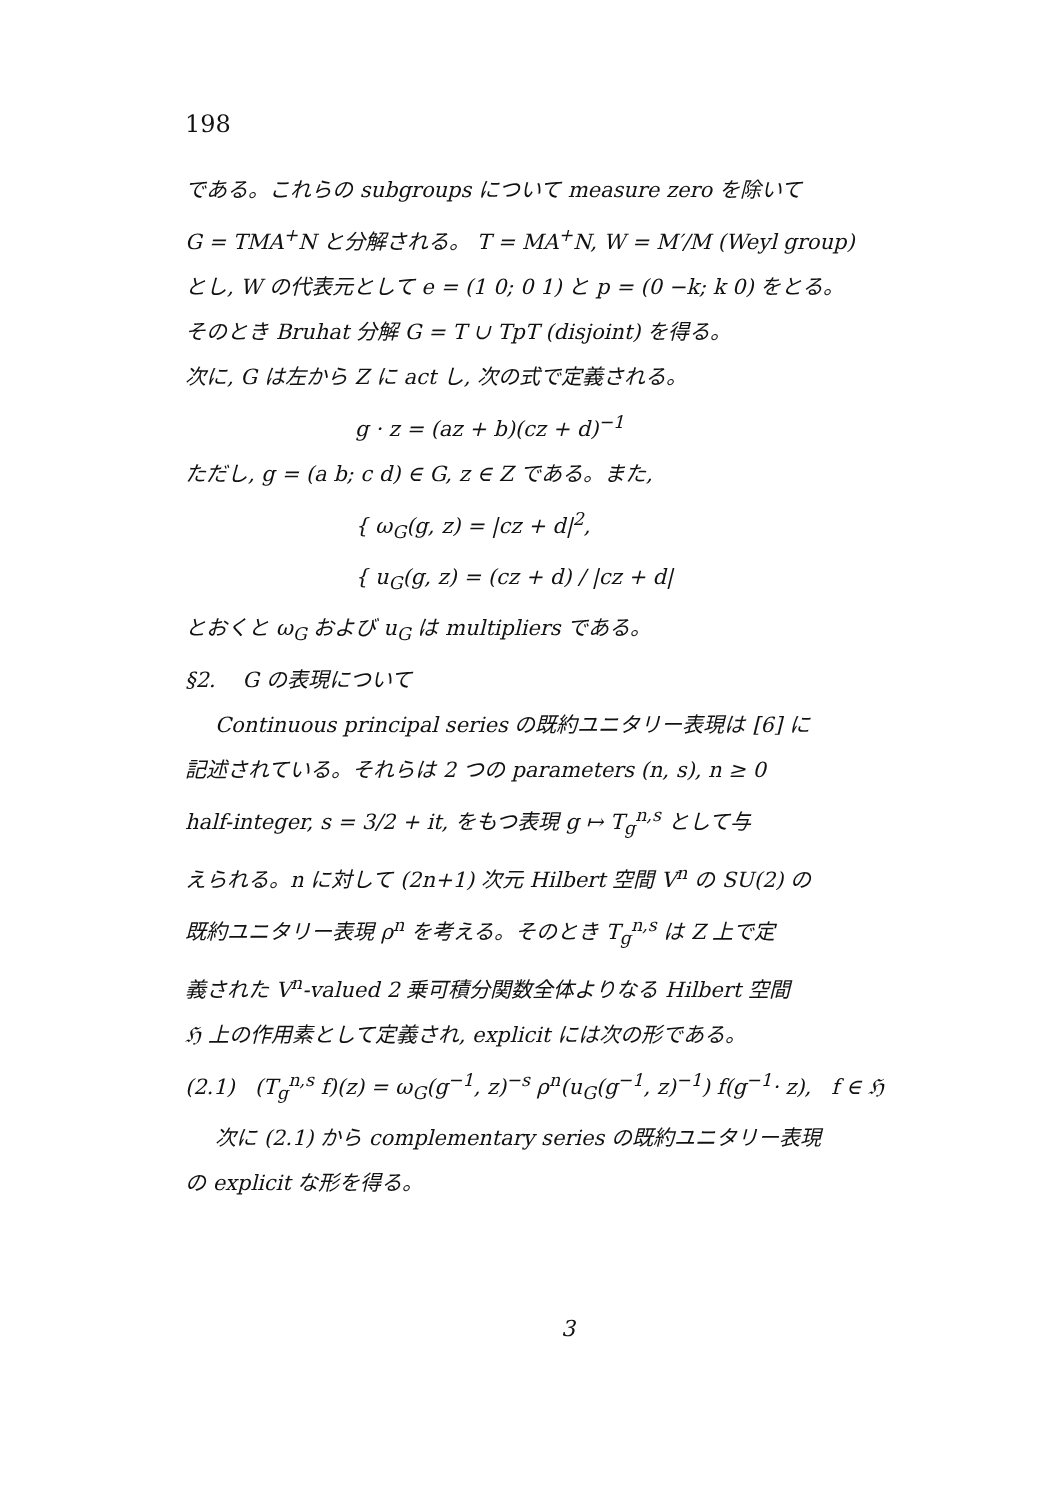198
である。これらの subgroups について measure zero を除いて
G = TMA<sup>+</sup>N と分解される。 T = MA<sup>+</sup>N, W = M′/M (Weyl group)
とし, W の代表元として e = (1 0; 0 1) と p = (0 −k; k 0) をとる。
そのとき Bruhat 分解 G = T ∪ TpT (disjoint) を得る。
次に, G は左から Z に act し, 次の式で定義される。
g · z = (az + b)(cz + d)<sup>−1</sup>
ただし, g = (a b; c d) ∈ G, z ∈ Z である。また,
{ ω<sub>G</sub>(g, z) = |cz + d|<sup>2</sup>,
{ u<sub>G</sub>(g, z) = (cz + d) / |cz + d|
とおくと ω<sub>G</sub> および u<sub>G</sub> は multipliers である。
§2. G の表現について
Continuous principal series の既約ユニタリー表現は [6] に
記述されている。それらは 2 つの parameters (n, s), n ≥ 0
half-integer, s = 3/2 + it, をもつ表現 g ↦ T<sub>g</sub><sup>n,s</sup> として与
えられる。n に対して (2n+1) 次元 Hilbert 空間 V<sup>n</sup> の SU(2) の
既約ユニタリー表現 ρ<sup>n</sup> を考える。そのとき T<sub>g</sub><sup>n,s</sup> は Z 上で定
義された V<sup>n</sup>-valued 2 乗可積分関数全体よりなる Hilbert 空間
ℌ 上の作用素として定義され, explicit には次の形である。
(2.1) (T<sub>g</sub><sup>n,s</sup> f)(z) = ω<sub>G</sub>(g<sup>−1</sup>, z)<sup>−s</sup> ρ<sup>n</sup>(u<sub>G</sub>(g<sup>−1</sup>, z)<sup>−1</sup>) f(g<sup>−1</sup>· z), f ∈ ℌ
次に (2.1) から complementary series の既約ユニタリー表現
の explicit な形を得る。
3